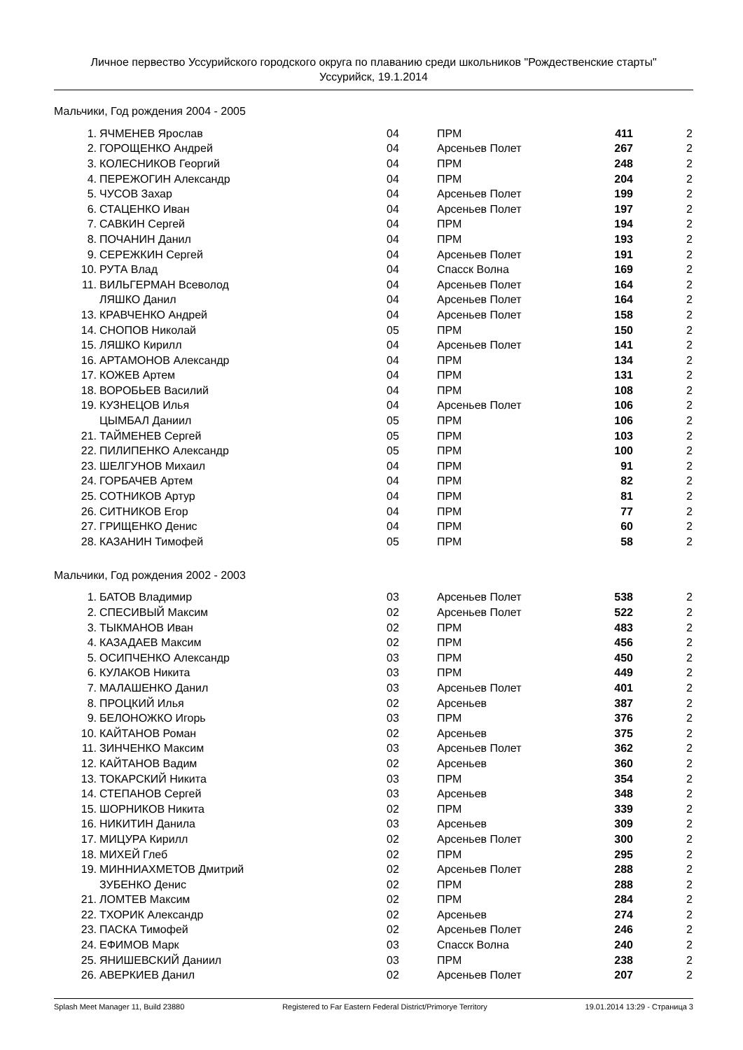Личное первество Уссурийского городского округа по плаванию среди школьников "Рождественские старты"
Уссурийск, 19.1.2014
Мальчики, Год рождения 2004 - 2005
| 1. | ЯЧМЕНЕВ Ярослав | 04 | ПРМ | 411 | 2 |
| 2. | ГОРОЩЕНКО Андрей | 04 | Арсеньев Полет | 267 | 2 |
| 3. | КОЛЕСНИКОВ Георгий | 04 | ПРМ | 248 | 2 |
| 4. | ПЕРЕЖОГИН Александр | 04 | ПРМ | 204 | 2 |
| 5. | ЧУСОВ Захар | 04 | Арсеньев Полет | 199 | 2 |
| 6. | СТАЦЕНКО Иван | 04 | Арсеньев Полет | 197 | 2 |
| 7. | САВКИН Сергей | 04 | ПРМ | 194 | 2 |
| 8. | ПОЧАНИН Данил | 04 | ПРМ | 193 | 2 |
| 9. | СЕРЕЖКИН Сергей | 04 | Арсеньев Полет | 191 | 2 |
| 10. | РУТА Влад | 04 | Спасск Волна | 169 | 2 |
| 11. | ВИЛЬГЕРМАН Всеволод | 04 | Арсеньев Полет | 164 | 2 |
| | ЛЯШКО Данил | 04 | Арсеньев Полет | 164 | 2 |
| 13. | КРАВЧЕНКО Андрей | 04 | Арсеньев Полет | 158 | 2 |
| 14. | СНОПОВ Николай | 05 | ПРМ | 150 | 2 |
| 15. | ЛЯШКО Кирилл | 04 | Арсеньев Полет | 141 | 2 |
| 16. | АРТАМОНОВ Александр | 04 | ПРМ | 134 | 2 |
| 17. | КОЖЕВ Артем | 04 | ПРМ | 131 | 2 |
| 18. | ВОРОБЬЕВ Василий | 04 | ПРМ | 108 | 2 |
| 19. | КУЗНЕЦОВ Илья | 04 | Арсеньев Полет | 106 | 2 |
| | ЦЫМБАЛ Даниил | 05 | ПРМ | 106 | 2 |
| 21. | ТАЙМЕНЕВ Сергей | 05 | ПРМ | 103 | 2 |
| 22. | ПИЛИПЕНКО Александр | 05 | ПРМ | 100 | 2 |
| 23. | ШЕЛГУНОВ Михаил | 04 | ПРМ | 91 | 2 |
| 24. | ГОРБАЧЕВ Артем | 04 | ПРМ | 82 | 2 |
| 25. | СОТНИКОВ Артур | 04 | ПРМ | 81 | 2 |
| 26. | СИТНИКОВ Егор | 04 | ПРМ | 77 | 2 |
| 27. | ГРИЩЕНКО Денис | 04 | ПРМ | 60 | 2 |
| 28. | КАЗАНИН Тимофей | 05 | ПРМ | 58 | 2 |
Мальчики, Год рождения 2002 - 2003
| 1. | БАТОВ Владимир | 03 | Арсеньев Полет | 538 | 2 |
| 2. | СПЕСИВЫЙ Максим | 02 | Арсеньев Полет | 522 | 2 |
| 3. | ТЫКМАНОВ Иван | 02 | ПРМ | 483 | 2 |
| 4. | КАЗАДАЕВ Максим | 02 | ПРМ | 456 | 2 |
| 5. | ОСИПЧЕНКО Александр | 03 | ПРМ | 450 | 2 |
| 6. | КУЛАКОВ Никита | 03 | ПРМ | 449 | 2 |
| 7. | МАЛАШЕНКО Данил | 03 | Арсеньев Полет | 401 | 2 |
| 8. | ПРОЦКИЙ Илья | 02 | Арсеньев | 387 | 2 |
| 9. | БЕЛОНОЖКО Игорь | 03 | ПРМ | 376 | 2 |
| 10. | КАЙТАНОВ Роман | 02 | Арсеньев | 375 | 2 |
| 11. | ЗИНЧЕНКО Максим | 03 | Арсеньев Полет | 362 | 2 |
| 12. | КАЙТАНОВ Вадим | 02 | Арсеньев | 360 | 2 |
| 13. | ТОКАРСКИЙ Никита | 03 | ПРМ | 354 | 2 |
| 14. | СТЕПАНОВ Сергей | 03 | Арсеньев | 348 | 2 |
| 15. | ШОРНИКОВ Никита | 02 | ПРМ | 339 | 2 |
| 16. | НИКИТИН Данила | 03 | Арсеньев | 309 | 2 |
| 17. | МИЦУРА Кирилл | 02 | Арсеньев Полет | 300 | 2 |
| 18. | МИХЕЙ Глеб | 02 | ПРМ | 295 | 2 |
| 19. | МИННИАХМЕТОВ Дмитрий | 02 | Арсеньев Полет | 288 | 2 |
| | ЗУБЕНКО Денис | 02 | ПРМ | 288 | 2 |
| 21. | ЛОМТЕВ Максим | 02 | ПРМ | 284 | 2 |
| 22. | ТХОРИК Александр | 02 | Арсеньев | 274 | 2 |
| 23. | ПАСКА Тимофей | 02 | Арсеньев Полет | 246 | 2 |
| 24. | ЕФИМОВ Марк | 03 | Спасск Волна | 240 | 2 |
| 25. | ЯНИШЕВСКИЙ Даниил | 03 | ПРМ | 238 | 2 |
| 26. | АВЕРКИЕВ Данил | 02 | Арсеньев Полет | 207 | 2 |
Splash Meet Manager 11, Build 23880 Registered to Far Eastern Federal District/Primorye Territory 19.01.2014 13:29 - Страница 3